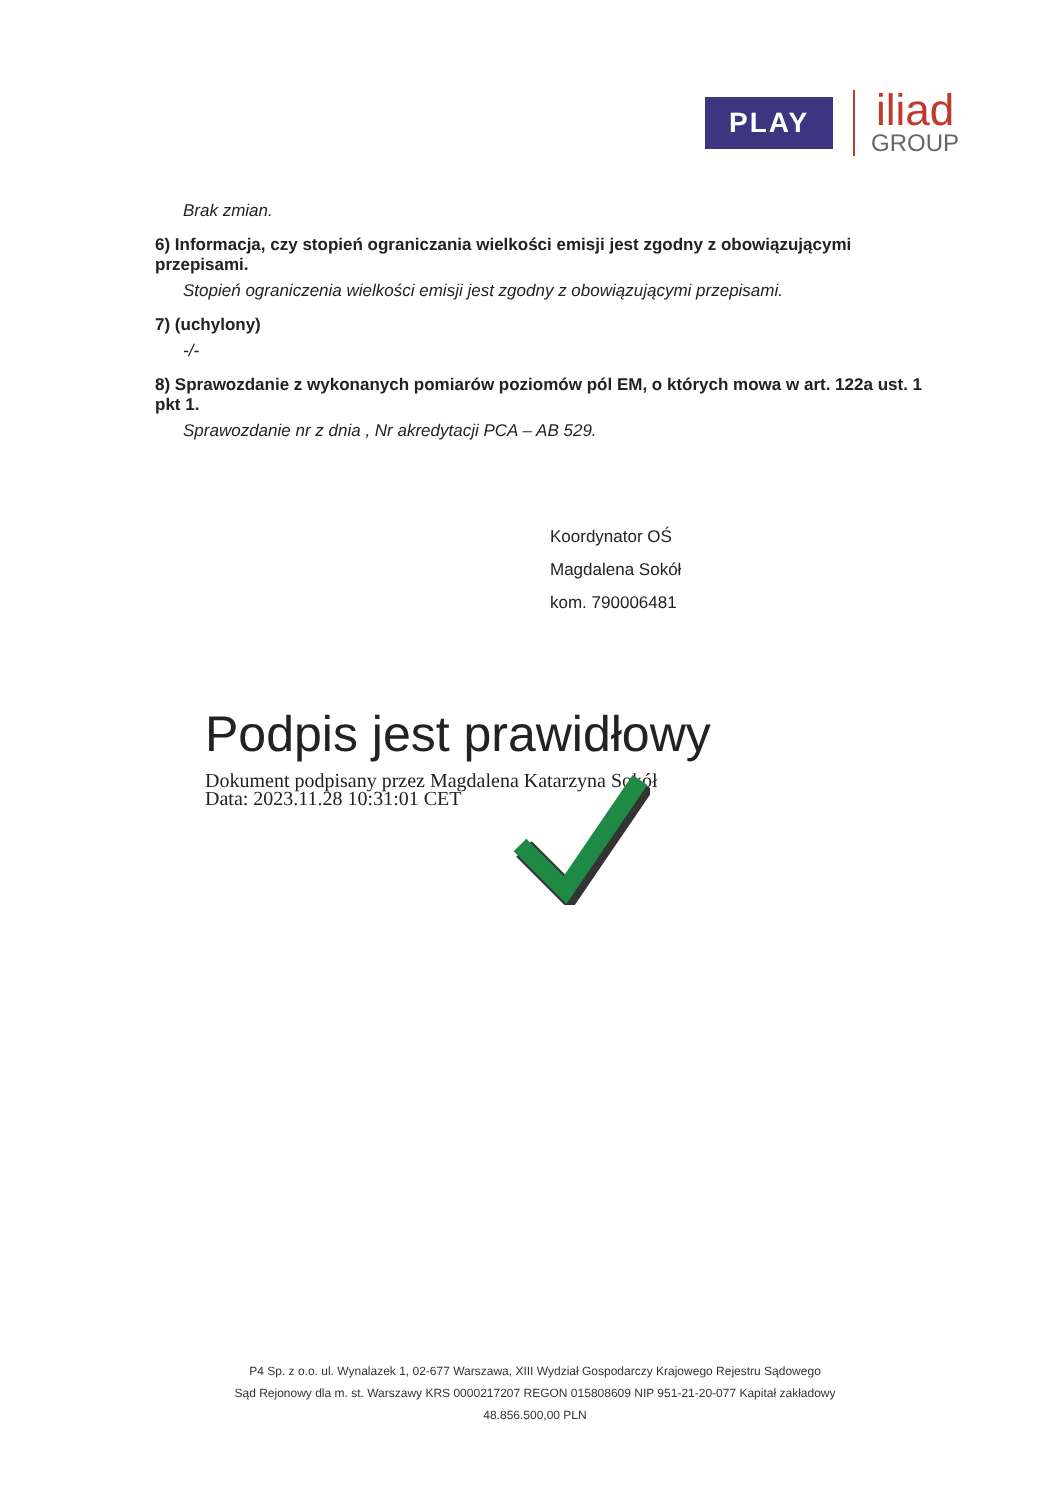PLAY
iliad
GROUP
Brak zmian.
6) Informacja, czy stopień ograniczania wielkości emisji jest zgodny z obowiązującymi przepisami.
Stopień ograniczenia wielkości emisji jest zgodny z obowiązującymi przepisami.
7) (uchylony)
-/-
8) Sprawozdanie z wykonanych pomiarów poziomów pól EM, o których mowa w art. 122a ust. 1 pkt 1.
Sprawozdanie nr z dnia , Nr akredytacji PCA – AB 529.
Koordynator OŚ
Magdalena Sokół
kom. 790006481
Podpis jest prawidłowy
Dokument podpisany przez Magdalena Katarzyna Sokół
Data: 2023.11.28 10:31:01 CET
P4 Sp. z o.o. ul. Wynalazek 1, 02-677 Warszawa, XIII Wydział Gospodarczy Krajowego Rejestru Sądowego
Sąd Rejonowy dla m. st. Warszawy KRS 0000217207 REGON 015808609 NIP 951-21-20-077 Kapitał zakładowy 48.856.500,00 PLN